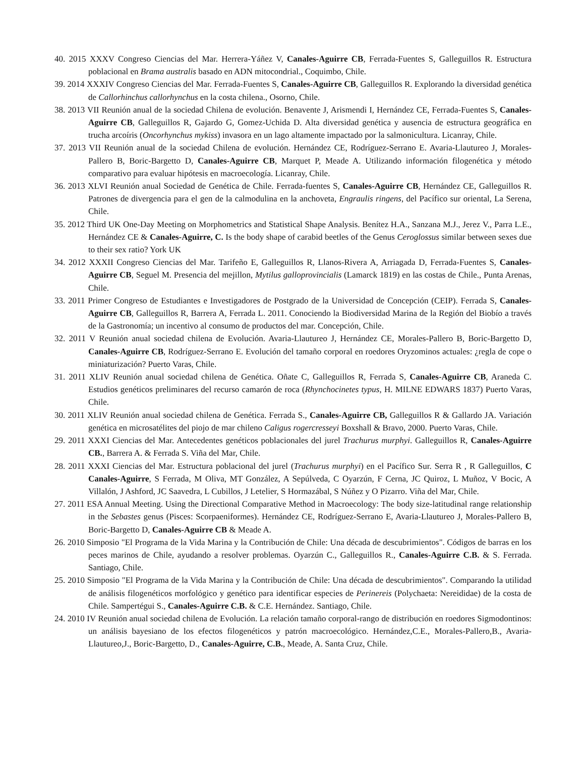40. 2015 XXXV Congreso Ciencias del Mar. Herrera-Yáñez V, Canales-Aguirre CB, Ferrada-Fuentes S, Galleguillos R. Estructura poblacional en Brama australis basado en ADN mitocondrial., Coquimbo, Chile.
39. 2014 XXXIV Congreso Ciencias del Mar. Ferrada-Fuentes S, Canales-Aguirre CB, Galleguillos R. Explorando la diversidad genética de Callorhinchus callorhynchus en la costa chilena., Osorno, Chile.
38. 2013 VII Reunión anual de la sociedad Chilena de evolución. Benavente J, Arismendi I, Hernández CE, Ferrada-Fuentes S, Canales-Aguirre CB, Galleguillos R, Gajardo G, Gomez-Uchida D. Alta diversidad genética y ausencia de estructura geográfica en trucha arcoíris (Oncorhynchus mykiss) invasora en un lago altamente impactado por la salmonicultura. Licanray, Chile.
37. 2013 VII Reunión anual de la sociedad Chilena de evolución. Hernández CE, Rodríguez-Serrano E. Avaria-Llautureo J, Morales-Pallero B, Boric-Bargetto D, Canales-Aguirre CB, Marquet P, Meade A. Utilizando información filogenética y método comparativo para evaluar hipótesis en macroecología. Licanray, Chile.
36. 2013 XLVI Reunión anual Sociedad de Genética de Chile. Ferrada-fuentes S, Canales-Aguirre CB, Hernández CE, Galleguillos R. Patrones de divergencia para el gen de la calmodulina en la anchoveta, Engraulis ringens, del Pacífico sur oriental, La Serena, Chile.
35. 2012 Third UK One-Day Meeting on Morphometrics and Statistical Shape Analysis. Benítez H.A., Sanzana M.J., Jerez V., Parra L.E., Hernández CE & Canales-Aguirre, C. Is the body shape of carabid beetles of the Genus Ceroglossus similar between sexes due to their sex ratio? York UK
34. 2012 XXXII Congreso Ciencias del Mar. Tarifeño E, Galleguillos R, Llanos-Rivera A, Arriagada D, Ferrada-Fuentes S, Canales-Aguirre CB, Seguel M. Presencia del mejillon, Mytilus galloprovincialis (Lamarck 1819) en las costas de Chile., Punta Arenas, Chile.
33. 2011 Primer Congreso de Estudiantes e Investigadores de Postgrado de la Universidad de Concepción (CEIP). Ferrada S, Canales-Aguirre CB, Galleguillos R, Barrera A, Ferrada L. 2011. Conociendo la Biodiversidad Marina de la Región del Biobío a través de la Gastronomía; un incentivo al consumo de productos del mar. Concepción, Chile.
32. 2011 V Reunión anual sociedad chilena de Evolución. Avaria-Llautureo J, Hernández CE, Morales-Pallero B, Boric-Bargetto D, Canales-Aguirre CB, Rodríguez-Serrano E. Evolución del tamaño corporal en roedores Oryzominos actuales: ¿regla de cope o miniaturización? Puerto Varas, Chile.
31. 2011 XLIV Reunión anual sociedad chilena de Genética. Oñate C, Galleguillos R, Ferrada S, Canales-Aguirre CB, Araneda C. Estudios genéticos preliminares del recurso camarón de roca (Rhynchocinetes typus, H. MILNE EDWARS 1837) Puerto Varas, Chile.
30. 2011 XLIV Reunión anual sociedad chilena de Genética. Ferrada S., Canales-Aguirre CB, Galleguillos R & Gallardo JA. Variación genética en microsatélites del piojo de mar chileno Caligus rogercresseyi Boxshall & Bravo, 2000. Puerto Varas, Chile.
29. 2011 XXXI Ciencias del Mar. Antecedentes genéticos poblacionales del jurel Trachurus murphyi. Galleguillos R, Canales-Aguirre CB., Barrera A. & Ferrada S. Viña del Mar, Chile.
28. 2011 XXXI Ciencias del Mar. Estructura poblacional del jurel (Trachurus murphyi) en el Pacífico Sur. Serra R , R Galleguillos, C Canales-Aguirre, S Ferrada, M Oliva, MT González, A Sepúlveda, C Oyarzún, F Cerna, JC Quiroz, L Muñoz, V Bocic, A Villalón, J Ashford, JC Saavedra, L Cubillos, J Letelier, S Hormazábal, S Núñez y O Pizarro. Viña del Mar, Chile.
27. 2011 ESA Annual Meeting. Using the Directional Comparative Method in Macroecology: The body size-latitudinal range relationship in the Sebastes genus (Pisces: Scorpaeniformes). Hernández CE, Rodríguez-Serrano E, Avaria-Llautureo J, Morales-Pallero B, Boric-Bargetto D, Canales-Aguirre CB & Meade A.
26. 2010 Simposio "El Programa de la Vida Marina y la Contribución de Chile: Una década de descubrimientos". Códigos de barras en los peces marinos de Chile, ayudando a resolver problemas. Oyarzún C., Galleguillos R., Canales-Aguirre C.B. & S. Ferrada. Santiago, Chile.
25. 2010 Simposio "El Programa de la Vida Marina y la Contribución de Chile: Una década de descubrimientos". Comparando la utilidad de análisis filogenéticos morfológico y genético para identificar especies de Perinereis (Polychaeta: Nereididae) de la costa de Chile. Sampertégui S., Canales-Aguirre C.B. & C.E. Hernández. Santiago, Chile.
24. 2010 IV Reunión anual sociedad chilena de Evolución. La relación tamaño corporal-rango de distribución en roedores Sigmodontinos: un análisis bayesiano de los efectos filogenéticos y patrón macroecológico. Hernández,C.E., Morales-Pallero,B., Avaria-Llautureo,J., Boric-Bargetto, D., Canales-Aguirre, C.B., Meade, A. Santa Cruz, Chile.